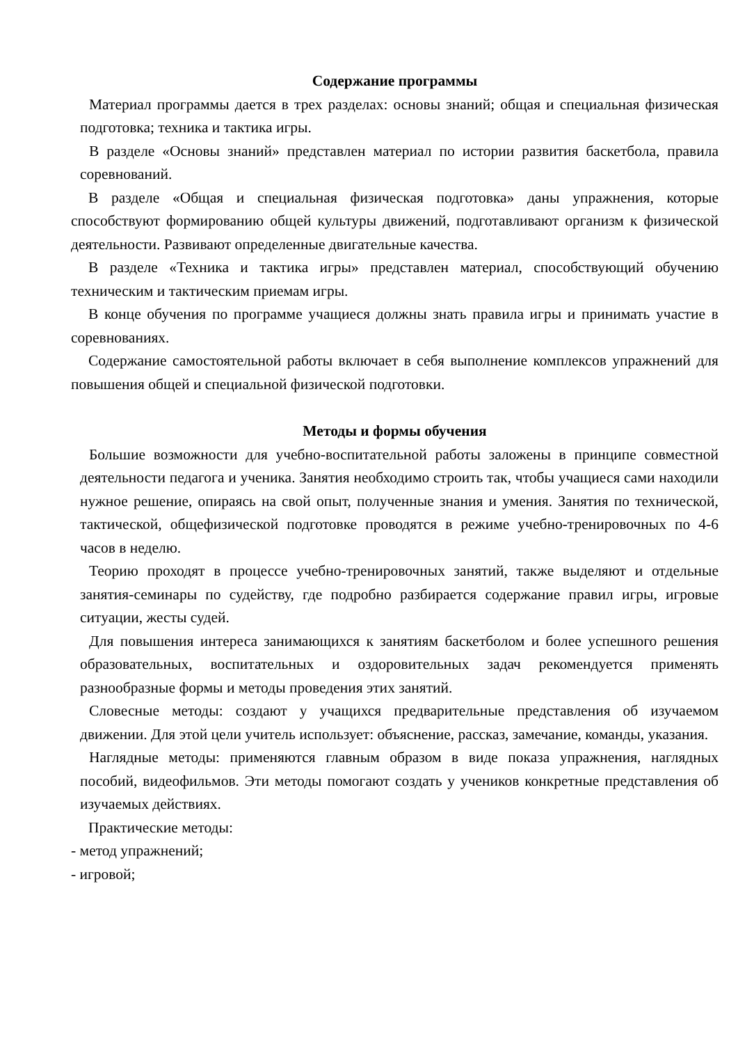Содержание программы
Материал программы дается в трех разделах: основы знаний; общая и специальная физическая подготовка; техника и тактика игры.
В разделе «Основы знаний» представлен материал по истории развития баскетбола, правила соревнований.
В разделе «Общая и специальная физическая подготовка» даны упражнения, которые способствуют формированию общей культуры движений, подготавливают организм к физической деятельности. Развивают определенные двигательные качества.
В разделе «Техника и тактика игры» представлен материал, способствующий обучению техническим и тактическим приемам игры.
В конце обучения по программе учащиеся должны знать правила игры и принимать участие в соревнованиях.
Содержание самостоятельной работы включает в себя выполнение комплексов упражнений для повышения общей и специальной физической подготовки.
Методы и формы обучения
Большие возможности для учебно-воспитательной работы заложены в принципе совместной деятельности педагога и ученика. Занятия необходимо строить так, чтобы учащиеся сами находили нужное решение, опираясь на свой опыт, полученные знания и умения. Занятия по технической, тактической, общефизической подготовке проводятся в режиме учебно-тренировочных по 4-6 часов в неделю.
Теорию проходят в процессе учебно-тренировочных занятий, также выделяют и отдельные занятия-семинары по судейству, где подробно разбирается содержание правил игры, игровые ситуации, жесты судей.
Для повышения интереса занимающихся к занятиям баскетболом и более успешного решения образовательных, воспитательных и оздоровительных задач рекомендуется применять разнообразные формы и методы проведения этих занятий.
Словесные методы: создают у учащихся предварительные представления об изучаемом движении. Для этой цели учитель использует: объяснение, рассказ, замечание, команды, указания.
Наглядные методы: применяются главным образом в виде показа упражнения, наглядных пособий, видеофильмов. Эти методы помогают создать у учеников конкретные представления об изучаемых действиях.
Практические методы:
- метод упражнений;
- игровой;